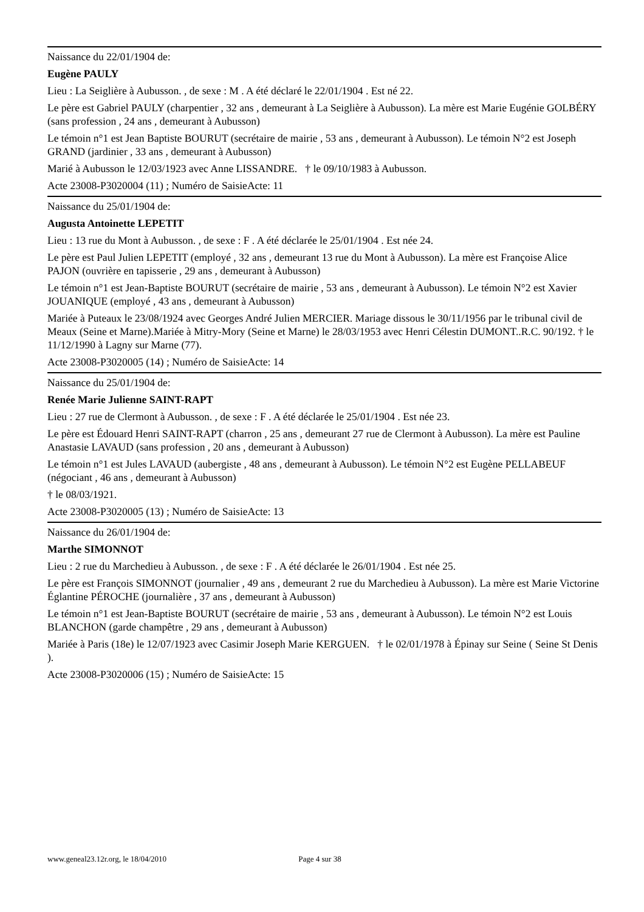Naissance du 22/01/1904 de:
Eugène PAULY
Lieu : La Seiglière à Aubusson. , de sexe : M . A été déclaré le 22/01/1904 . Est né 22.
Le père est Gabriel PAULY (charpentier , 32 ans , demeurant à La Seiglière à Aubusson). La mère est Marie Eugénie GOLBÉRY (sans profession , 24 ans , demeurant à Aubusson)
Le témoin n°1 est Jean Baptiste BOURUT (secrétaire de mairie , 53 ans , demeurant à Aubusson). Le témoin N°2 est Joseph GRAND (jardinier , 33 ans , demeurant à Aubusson)
Marié à Aubusson le 12/03/1923 avec Anne LISSANDRE. † le 09/10/1983 à Aubusson.
Acte 23008-P3020004 (11) ; Numéro de SaisieActe: 11
Naissance du 25/01/1904 de:
Augusta Antoinette LEPETIT
Lieu : 13 rue du Mont à Aubusson. , de sexe : F . A été déclarée le 25/01/1904 . Est née 24.
Le père est Paul Julien LEPETIT (employé , 32 ans , demeurant 13 rue du Mont à Aubusson). La mère est Françoise Alice PAJON (ouvrière en tapisserie , 29 ans , demeurant à Aubusson)
Le témoin n°1 est Jean-Baptiste BOURUT (secrétaire de mairie , 53 ans , demeurant à Aubusson). Le témoin N°2 est Xavier JOUANIQUE (employé , 43 ans , demeurant à Aubusson)
Mariée à Puteaux le 23/08/1924 avec Georges André Julien MERCIER. Mariage dissous le 30/11/1956 par le tribunal civil de Meaux (Seine et Marne).Mariée à Mitry-Mory (Seine et Marne) le 28/03/1953 avec Henri Célestin DUMONT..R.C. 90/192. † le 11/12/1990 à Lagny sur Marne (77).
Acte 23008-P3020005 (14) ; Numéro de SaisieActe: 14
Naissance du 25/01/1904 de:
Renée Marie Julienne SAINT-RAPT
Lieu : 27 rue de Clermont à Aubusson. , de sexe : F . A été déclarée le 25/01/1904 . Est née 23.
Le père est Édouard Henri SAINT-RAPT (charron , 25 ans , demeurant 27 rue de Clermont à Aubusson). La mère est Pauline Anastasie LAVAUD (sans profession , 20 ans , demeurant à Aubusson)
Le témoin n°1 est Jules LAVAUD (aubergiste , 48 ans , demeurant à Aubusson). Le témoin N°2 est Eugène PELLABEUF (négociant , 46 ans , demeurant à Aubusson)
† le 08/03/1921.
Acte 23008-P3020005 (13) ; Numéro de SaisieActe: 13
Naissance du 26/01/1904 de:
Marthe SIMONNOT
Lieu : 2 rue du Marchedieu à Aubusson. , de sexe : F . A été déclarée le 26/01/1904 . Est née 25.
Le père est François SIMONNOT (journalier , 49 ans , demeurant 2 rue du Marchedieu à Aubusson). La mère est Marie Victorine Églantine PÉROCHE (journalière , 37 ans , demeurant à Aubusson)
Le témoin n°1 est Jean-Baptiste BOURUT (secrétaire de mairie , 53 ans , demeurant à Aubusson). Le témoin N°2 est Louis BLANCHON (garde champêtre , 29 ans , demeurant à Aubusson)
Mariée à Paris (18e) le 12/07/1923 avec Casimir Joseph Marie KERGUEN. † le 02/01/1978 à Épinay sur Seine ( Seine St Denis ).
Acte 23008-P3020006 (15) ; Numéro de SaisieActe: 15
www.geneal23.12r.org, le 18/04/2010 Page 4 sur 38